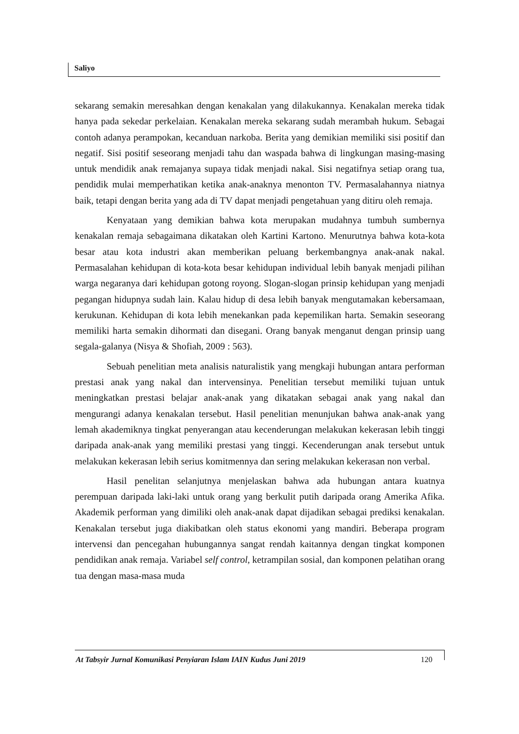Saliyo
sekarang semakin meresahkan dengan kenakalan yang dilakukannya. Kenakalan mereka tidak hanya pada sekedar perkelaian. Kenakalan mereka sekarang sudah merambah hukum. Sebagai contoh adanya perampokan, kecanduan narkoba. Berita yang demikian memiliki sisi positif dan negatif. Sisi positif seseorang menjadi tahu dan waspada bahwa di lingkungan masing-masing untuk mendidik anak remajanya supaya tidak menjadi nakal. Sisi negatifnya setiap orang tua, pendidik mulai memperhatikan ketika anak-anaknya menonton TV. Permasalahannya niatnya baik, tetapi dengan berita yang ada di TV dapat menjadi pengetahuan yang ditiru oleh remaja.
Kenyataan yang demikian bahwa kota merupakan mudahnya tumbuh sumbernya kenakalan remaja sebagaimana dikatakan oleh Kartini Kartono. Menurutnya bahwa kota-kota besar atau kota industri akan memberikan peluang berkembangnya anak-anak nakal. Permasalahan kehidupan di kota-kota besar kehidupan individual lebih banyak menjadi pilihan warga negaranya dari kehidupan gotong royong. Slogan-slogan prinsip kehidupan yang menjadi pegangan hidupnya sudah lain. Kalau hidup di desa lebih banyak mengutamakan kebersamaan, kerukunan. Kehidupan di kota lebih menekankan pada kepemilikan harta. Semakin seseorang memiliki harta semakin dihormati dan disegani. Orang banyak menganut dengan prinsip uang segala-galanya (Nisya & Shofiah, 2009 : 563).
Sebuah penelitian meta analisis naturalistik yang mengkaji hubungan antara performan prestasi anak yang nakal dan intervensinya. Penelitian tersebut memiliki tujuan untuk meningkatkan prestasi belajar anak-anak yang dikatakan sebagai anak yang nakal dan mengurangi adanya kenakalan tersebut. Hasil penelitian menunjukan bahwa anak-anak yang lemah akademiknya tingkat penyerangan atau kecenderungan melakukan kekerasan lebih tinggi daripada anak-anak yang memiliki prestasi yang tinggi. Kecenderungan anak tersebut untuk melakukan kekerasan lebih serius komitmennya dan sering melakukan kekerasan non verbal.
Hasil penelitan selanjutnya menjelaskan bahwa ada hubungan antara kuatnya perempuan daripada laki-laki untuk orang yang berkulit putih daripada orang Amerika Afika. Akademik performan yang dimiliki oleh anak-anak dapat dijadikan sebagai prediksi kenakalan. Kenakalan tersebut juga diakibatkan oleh status ekonomi yang mandiri. Beberapa program intervensi dan pencegahan hubungannya sangat rendah kaitannya dengan tingkat komponen pendidikan anak remaja. Variabel self control, ketrampilan sosial, dan komponen pelatihan orang tua dengan masa-masa muda
At Tabsyir Jurnal Komunikasi Penyiaran Islam IAIN Kudus Juni 2019 120